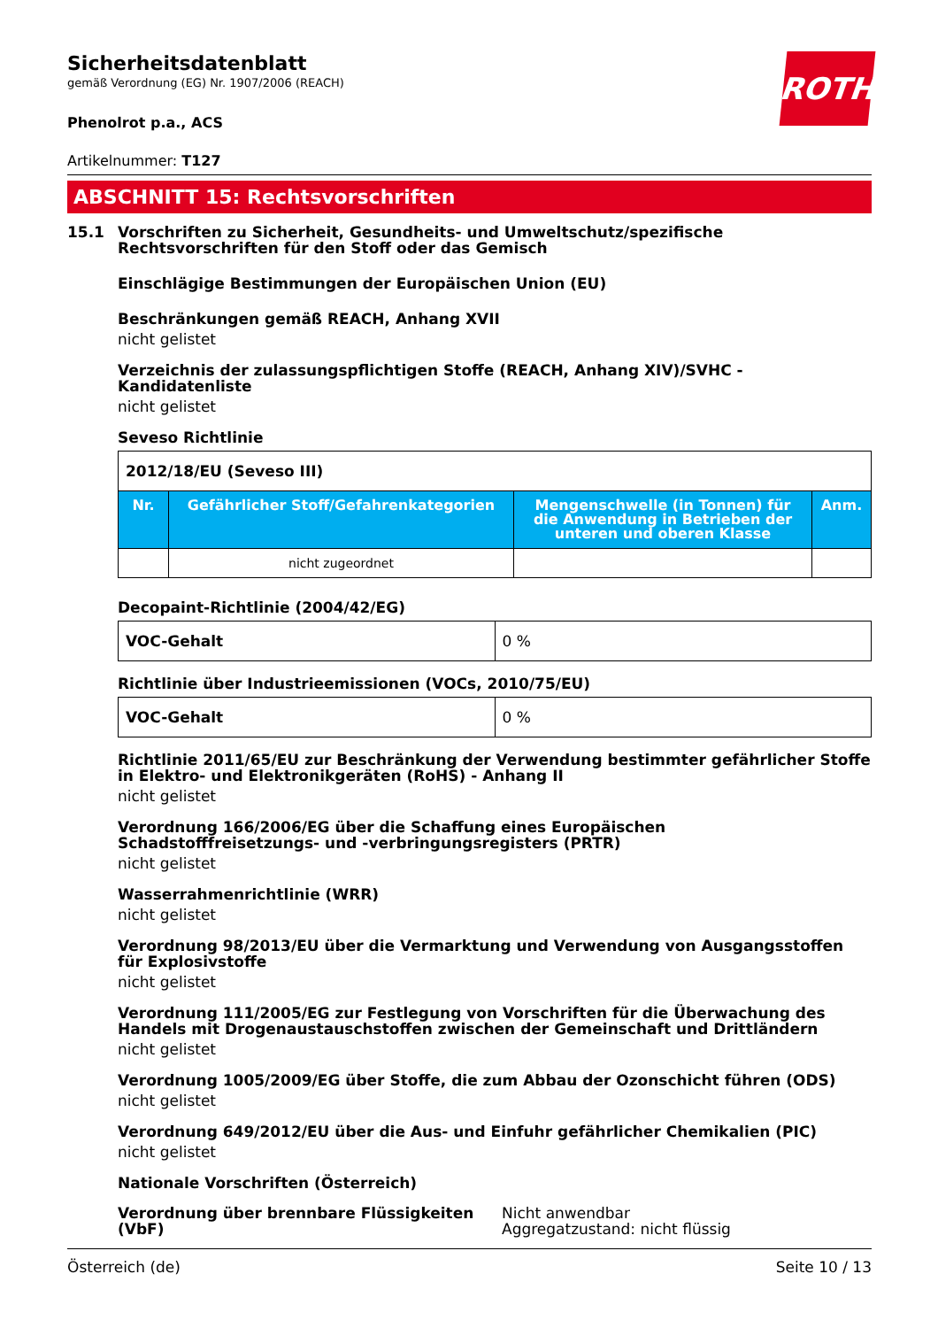ROTH
Sicherheitsdatenblatt
gemäß Verordnung (EG) Nr. 1907/2006 (REACH)
Phenolrot p.a., ACS
Artikelnummer: T127
ABSCHNITT 15: Rechtsvorschriften
15.1 Vorschriften zu Sicherheit, Gesundheits- und Umweltschutz/spezifische Rechtsvorschriften für den Stoff oder das Gemisch
Einschlägige Bestimmungen der Europäischen Union (EU)
Beschränkungen gemäß REACH, Anhang XVII
nicht gelistet
Verzeichnis der zulassungspflichtigen Stoffe (REACH, Anhang XIV)/SVHC - Kandidatenliste
nicht gelistet
Seveso Richtlinie
| 2012/18/EU (Seveso III) | | | |
| Nr. | Gefährlicher Stoff/Gefahrenkategorien | Mengenschwelle (in Tonnen) für die Anwendung in Betrieben der unteren und oberen Klasse | Anm. |
| | nicht zugeordnet | | |
Decopaint-Richtlinie (2004/42/EG)
| VOC-Gehalt | 0 % |
Richtlinie über Industrieemissionen (VOCs, 2010/75/EU)
| VOC-Gehalt | 0 % |
Richtlinie 2011/65/EU zur Beschränkung der Verwendung bestimmter gefährlicher Stoffe in Elektro- und Elektronikgeräten (RoHS) - Anhang II
nicht gelistet
Verordnung 166/2006/EG über die Schaffung eines Europäischen Schadstofffreisetzungs- und -verbringungsregisters (PRTR)
nicht gelistet
Wasserrahmenrichtlinie (WRR)
nicht gelistet
Verordnung 98/2013/EU über die Vermarktung und Verwendung von Ausgangsstoffen für Explosivstoffe
nicht gelistet
Verordnung 111/2005/EG zur Festlegung von Vorschriften für die Überwachung des Handels mit Drogenaustauschstoffen zwischen der Gemeinschaft und Drittländern
nicht gelistet
Verordnung 1005/2009/EG über Stoffe, die zum Abbau der Ozonschicht führen (ODS)
nicht gelistet
Verordnung 649/2012/EU über die Aus- und Einfuhr gefährlicher Chemikalien (PIC)
nicht gelistet
Nationale Vorschriften (Österreich)
Verordnung über brennbare Flüssigkeiten (VbF)
Nicht anwendbar
Aggregatzustand: nicht flüssig
Österreich (de) Seite 10 / 13